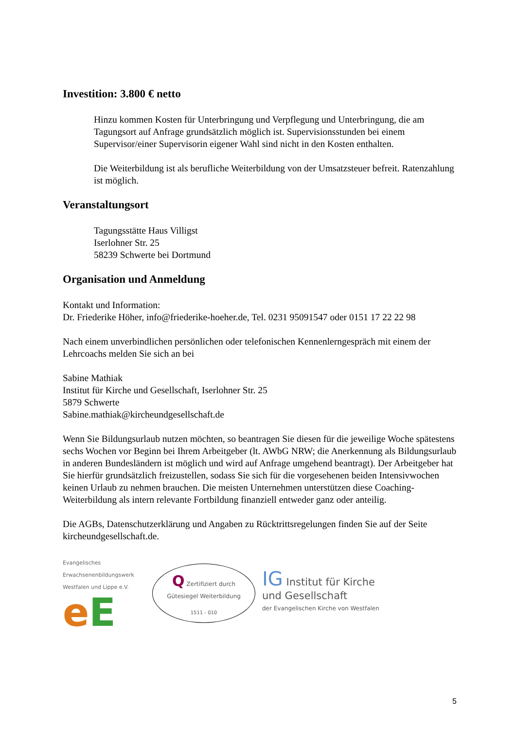Investition: 3.800 € netto
Hinzu kommen Kosten für Unterbringung und Verpflegung und Unterbringung, die am Tagungsort auf Anfrage grundsätzlich möglich ist. Supervisionsstunden bei einem Supervisor/einer Supervisorin eigener Wahl sind nicht in den Kosten enthalten.
Die Weiterbildung ist als berufliche Weiterbildung von der Umsatzsteuer befreit. Ratenzahlung ist möglich.
Veranstaltungsort
Tagungsstätte Haus Villigst
Iserlohner Str. 25
58239 Schwerte bei Dortmund
Organisation und Anmeldung
Kontakt und Information:
Dr. Friederike Höher, info@friederike-hoeher.de, Tel. 0231 95091547 oder 0151 17 22 22 98
Nach einem unverbindlichen persönlichen oder telefonischen Kennenlerngespräch mit einem der Lehrcoachs melden Sie sich an bei
Sabine Mathiak
Institut für Kirche und Gesellschaft, Iserlohner Str. 25
5879 Schwerte
Sabine.mathiak@kircheundgesellschaft.de
Wenn Sie Bildungsurlaub nutzen möchten, so beantragen Sie diesen für die jeweilige Woche spätestens sechs Wochen vor Beginn bei Ihrem Arbeitgeber (lt. AWbG NRW; die Anerkennung als Bildungsurlaub in anderen Bundesländern ist möglich und wird auf Anfrage umgehend beantragt). Der Arbeitgeber hat Sie hierfür grundsätzlich freizustellen, sodass Sie sich für die vorgesehenen beiden Intensivwochen keinen Urlaub zu nehmen brauchen. Die meisten Unternehmen unterstützen diese Coaching-Weiterbildung als intern relevante Fortbildung finanziell entweder ganz oder anteilig.
Die AGBs, Datenschutzerklärung und Angaben zu Rücktrittsregelungen finden Sie auf der Seite kircheundgesellschaft.de.
Evangelisches Erwachsenenbildungswerk Westfalen und Lippe e.V.
eE
Q Zertifiziert durch
Gütesiegel Weiterbildung
1511 - 010
IG Institut für Kirche
und Gesellschaft
der Evangelischen Kirche von Westfalen
5